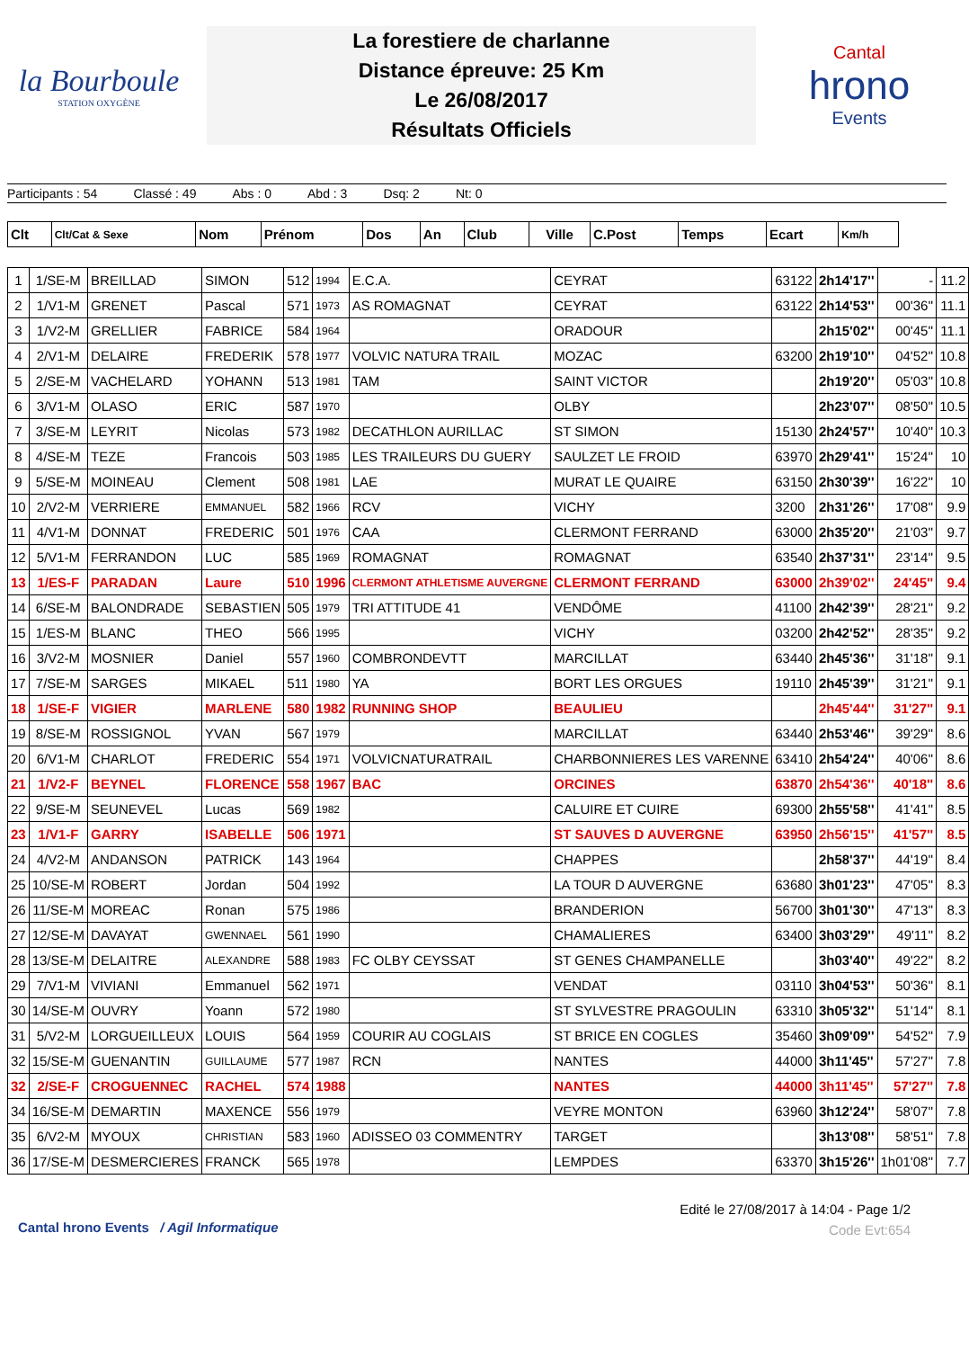la Bourboule
STATION OXYGÈNE
La forestiere de charlanne
Distance épreuve: 25 Km
Le 26/08/2017
Résultats Officiels
Cantal
hrono
Events
Participants : 54 Classé : 49 Abs : 0 Abd : 3 Dsq: 2 Nt: 0
| Clt | Clt/Cat & Sexe | Nom | Prénom | Dos | An | Club | Ville | C.Post | Temps | Ecart | Km/h |
| --- | --- | --- | --- | --- | --- | --- | --- | --- | --- | --- | --- |
| 1 | 1/SE-M | BREILLAD | SIMON | 512 | 1994 | E.C.A. | CEYRAT | 63122 | 2h14'17'' | - | 11.2 |
| 2 | 1/V1-M | GRENET | Pascal | 571 | 1973 | AS ROMAGNAT | CEYRAT | 63122 | 2h14'53'' | 00'36'' | 11.1 |
| 3 | 1/V2-M | GRELLIER | FABRICE | 584 | 1964 | | ORADOUR | | 2h15'02'' | 00'45'' | 11.1 |
| 4 | 2/V1-M | DELAIRE | FREDERIK | 578 | 1977 | VOLVIC NATURA TRAIL | MOZAC | 63200 | 2h19'10'' | 04'52'' | 10.8 |
| 5 | 2/SE-M | VACHELARD | YOHANN | 513 | 1981 | TAM | SAINT VICTOR | | 2h19'20'' | 05'03'' | 10.8 |
| 6 | 3/V1-M | OLASO | ERIC | 587 | 1970 | | OLBY | | 2h23'07'' | 08'50'' | 10.5 |
| 7 | 3/SE-M | LEYRIT | Nicolas | 573 | 1982 | DECATHLON AURILLAC | ST SIMON | 15130 | 2h24'57'' | 10'40'' | 10.3 |
| 8 | 4/SE-M | TEZE | Francois | 503 | 1985 | LES TRAILEURS DU GUERY | SAULZET LE FROID | 63970 | 2h29'41'' | 15'24'' | 10 |
| 9 | 5/SE-M | MOINEAU | Clement | 508 | 1981 | LAE | MURAT LE QUAIRE | 63150 | 2h30'39'' | 16'22'' | 10 |
| 10 | 2/V2-M | VERRIERE | EMMANUEL | 582 | 1966 | RCV | VICHY | 3200 | 2h31'26'' | 17'08'' | 9.9 |
| 11 | 4/V1-M | DONNAT | FREDERIC | 501 | 1976 | CAA | CLERMONT FERRAND | 63000 | 2h35'20'' | 21'03'' | 9.7 |
| 12 | 5/V1-M | FERRANDON | LUC | 585 | 1969 | ROMAGNAT | ROMAGNAT | 63540 | 2h37'31'' | 23'14'' | 9.5 |
| 13 | 1/ES-F | PARADAN | Laure | 510 | 1996 | CLERMONT ATHLETISME AUVERGNE | CLERMONT FERRAND | 63000 | 2h39'02'' | 24'45'' | 9.4 |
| 14 | 6/SE-M | BALONDRADE | SEBASTIEN | 505 | 1979 | TRI ATTITUDE 41 | VENDÔME | 41100 | 2h42'39'' | 28'21'' | 9.2 |
| 15 | 1/ES-M | BLANC | THEO | 566 | 1995 | | VICHY | 03200 | 2h42'52'' | 28'35'' | 9.2 |
| 16 | 3/V2-M | MOSNIER | Daniel | 557 | 1960 | COMBRONDEVTT | MARCILLAT | 63440 | 2h45'36'' | 31'18'' | 9.1 |
| 17 | 7/SE-M | SARGES | MIKAEL | 511 | 1980 | YA | BORT LES ORGUES | 19110 | 2h45'39'' | 31'21'' | 9.1 |
| 18 | 1/SE-F | VIGIER | MARLENE | 580 | 1982 | RUNNING SHOP | BEAULIEU | | 2h45'44'' | 31'27'' | 9.1 |
| 19 | 8/SE-M | ROSSIGNOL | YVAN | 567 | 1979 | | MARCILLAT | 63440 | 2h53'46'' | 39'29'' | 8.6 |
| 20 | 6/V1-M | CHARLOT | FREDERIC | 554 | 1971 | VOLVICNATURATRAIL | CHARBONNIERES LES VARENNE | 63410 | 2h54'24'' | 40'06'' | 8.6 |
| 21 | 1/V2-F | BEYNEL | FLORENCE | 558 | 1967 | BAC | ORCINES | 63870 | 2h54'36'' | 40'18'' | 8.6 |
| 22 | 9/SE-M | SEUNEVEL | Lucas | 569 | 1982 | | CALUIRE ET CUIRE | 69300 | 2h55'58'' | 41'41'' | 8.5 |
| 23 | 1/V1-F | GARRY | ISABELLE | 506 | 1971 | | ST SAUVES D AUVERGNE | 63950 | 2h56'15'' | 41'57'' | 8.5 |
| 24 | 4/V2-M | ANDANSON | PATRICK | 143 | 1964 | | CHAPPES | | 2h58'37'' | 44'19'' | 8.4 |
| 25 | 10/SE-M | ROBERT | Jordan | 504 | 1992 | | LA TOUR D AUVERGNE | 63680 | 3h01'23'' | 47'05'' | 8.3 |
| 26 | 11/SE-M | MOREAC | Ronan | 575 | 1986 | | BRANDERION | 56700 | 3h01'30'' | 47'13'' | 8.3 |
| 27 | 12/SE-M | DAVAYAT | GWENNAEL | 561 | 1990 | | CHAMALIERES | 63400 | 3h03'29'' | 49'11'' | 8.2 |
| 28 | 13/SE-M | DELAITRE | ALEXANDRE | 588 | 1983 | FC OLBY CEYSSAT | ST GENES CHAMPANELLE | | 3h03'40'' | 49'22'' | 8.2 |
| 29 | 7/V1-M | VIVIANI | Emmanuel | 562 | 1971 | | VENDAT | 03110 | 3h04'53'' | 50'36'' | 8.1 |
| 30 | 14/SE-M | OUVRY | Yoann | 572 | 1980 | | ST SYLVESTRE PRAGOULIN | 63310 | 3h05'32'' | 51'14'' | 8.1 |
| 31 | 5/V2-M | LORGUEILLEUX | LOUIS | 564 | 1959 | COURIR AU COGLAIS | ST BRICE EN COGLES | 35460 | 3h09'09'' | 54'52'' | 7.9 |
| 32 | 15/SE-M | GUENANTIN | GUILLAUME | 577 | 1987 | RCN | NANTES | 44000 | 3h11'45'' | 57'27'' | 7.8 |
| 32 | 2/SE-F | CROGUENNEC | RACHEL | 574 | 1988 | | NANTES | 44000 | 3h11'45'' | 57'27'' | 7.8 |
| 34 | 16/SE-M | DEMARTIN | MAXENCE | 556 | 1979 | | VEYRE MONTON | 63960 | 3h12'24'' | 58'07'' | 7.8 |
| 35 | 6/V2-M | MYOUX | CHRISTIAN | 583 | 1960 | ADISSEO 03 COMMENTRY | TARGET | | 3h13'08'' | 58'51'' | 7.8 |
| 36 | 17/SE-M | DESMERCIERES | FRANCK | 565 | 1978 | | LEMPDES | 63370 | 3h15'26'' | 1h01'08'' | 7.7 |
Cantal hrono Events / Agil Informatique
Edité le 27/08/2017 à 14:04 - Page 1/2
Code Evt:654